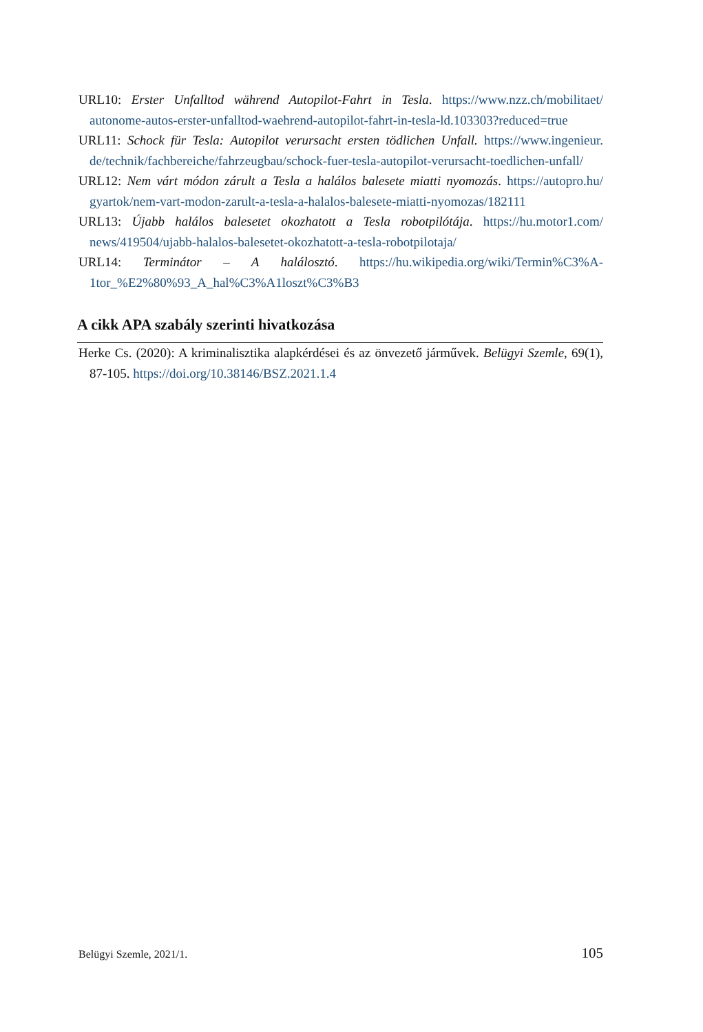URL10: Erster Unfalltod während Autopilot-Fahrt in Tesla. https://www.nzz.ch/mobilitaet/ autonome-autos-erster-unfalltod-waehrend-autopilot-fahrt-in-tesla-ld.103303?reduced=true
URL11: Schock für Tesla: Autopilot verursacht ersten tödlichen Unfall. https://www.ingenieur. de/technik/fachbereiche/fahrzeugbau/schock-fuer-tesla-autopilot-verursacht-toedlichen-unfall/
URL12: Nem várt módon zárult a Tesla a halálos balesete miatti nyomozás. https://autopro.hu/ gyartok/nem-vart-modon-zarult-a-tesla-a-halalos-balesete-miatti-nyomozas/182111
URL13: Újabb halálos balesetet okozhatott a Tesla robotpilótája. https://hu.motor1.com/ news/419504/ujabb-halalos-balesetet-okozhatott-a-tesla-robotpilotaja/
URL14: Terminátor – A halálosztó. https://hu.wikipedia.org/wiki/Termin%C3%A- 1tor_%E2%80%93_A_hal%C3%A1loszt%C3%B3
A cikk APA szabály szerinti hivatkozása
Herke Cs. (2020): A kriminalisztika alapkérdései és az önvezető járművek. Belügyi Szemle, 69(1), 87-105. https://doi.org/10.38146/BSZ.2021.1.4
Belügyi Szemle, 2021/1. 105